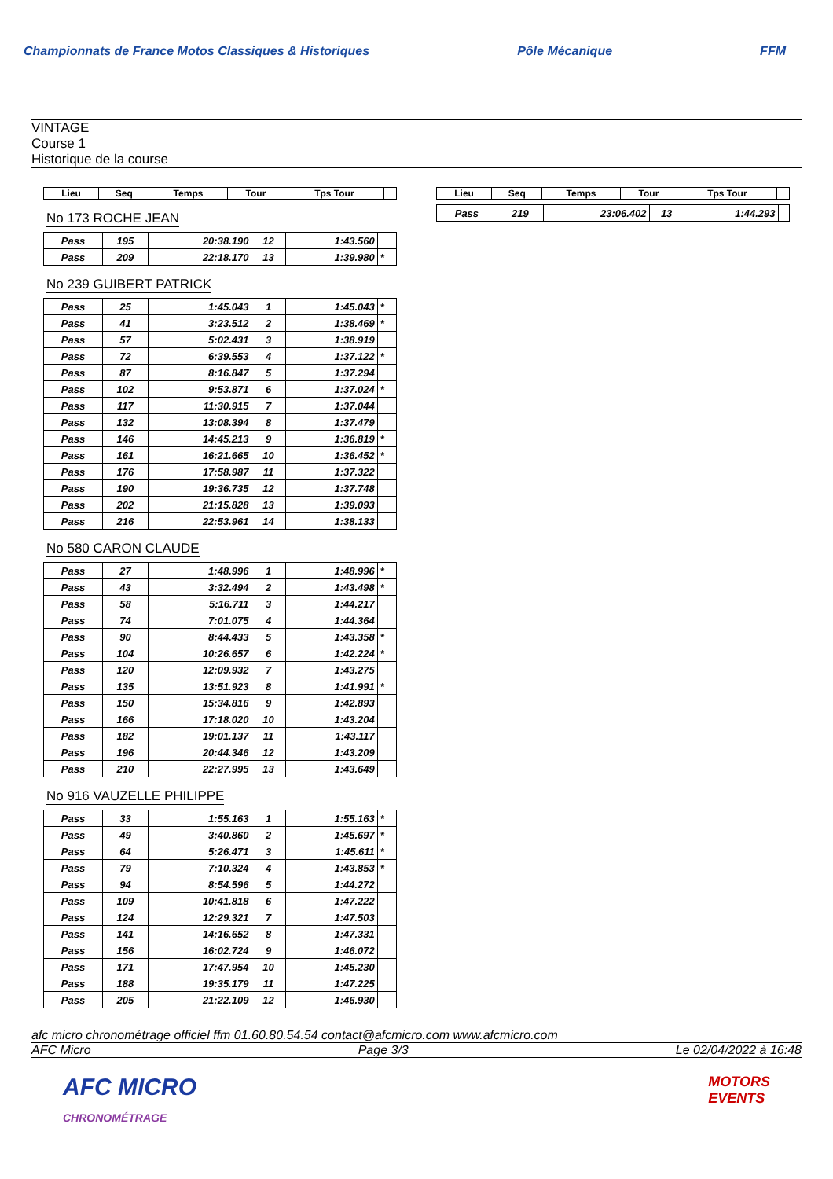Championnats de France Motos Classiques & Historiques
Pôle Mécanique FFM
VINTAGE
Course 1
Historique de la course
| Lieu | Seq | Temps | Tour | Tps Tour | |
| --- | --- | --- | --- | --- | --- |
No 173 ROCHE JEAN
| Pass | 195 | 20:38.190 | 12 | 1:43.560 | |
| Pass | 209 | 22:18.170 | 13 | 1:39.980 | * |
No 239 GUIBERT PATRICK
| Pass | 25 | 1:45.043 | 1 | 1:45.043 | * |
| Pass | 41 | 3:23.512 | 2 | 1:38.469 | * |
| Pass | 57 | 5:02.431 | 3 | 1:38.919 | |
| Pass | 72 | 6:39.553 | 4 | 1:37.122 | * |
| Pass | 87 | 8:16.847 | 5 | 1:37.294 | |
| Pass | 102 | 9:53.871 | 6 | 1:37.024 | * |
| Pass | 117 | 11:30.915 | 7 | 1:37.044 | |
| Pass | 132 | 13:08.394 | 8 | 1:37.479 | |
| Pass | 146 | 14:45.213 | 9 | 1:36.819 | * |
| Pass | 161 | 16:21.665 | 10 | 1:36.452 | * |
| Pass | 176 | 17:58.987 | 11 | 1:37.322 | |
| Pass | 190 | 19:36.735 | 12 | 1:37.748 | |
| Pass | 202 | 21:15.828 | 13 | 1:39.093 | |
| Pass | 216 | 22:53.961 | 14 | 1:38.133 | |
No 580 CARON CLAUDE
| Pass | 27 | 1:48.996 | 1 | 1:48.996 | * |
| Pass | 43 | 3:32.494 | 2 | 1:43.498 | * |
| Pass | 58 | 5:16.711 | 3 | 1:44.217 | |
| Pass | 74 | 7:01.075 | 4 | 1:44.364 | |
| Pass | 90 | 8:44.433 | 5 | 1:43.358 | * |
| Pass | 104 | 10:26.657 | 6 | 1:42.224 | * |
| Pass | 120 | 12:09.932 | 7 | 1:43.275 | |
| Pass | 135 | 13:51.923 | 8 | 1:41.991 | * |
| Pass | 150 | 15:34.816 | 9 | 1:42.893 | |
| Pass | 166 | 17:18.020 | 10 | 1:43.204 | |
| Pass | 182 | 19:01.137 | 11 | 1:43.117 | |
| Pass | 196 | 20:44.346 | 12 | 1:43.209 | |
| Pass | 210 | 22:27.995 | 13 | 1:43.649 | |
No 916 VAUZELLE PHILIPPE
| Pass | 33 | 1:55.163 | 1 | 1:55.163 | * |
| Pass | 49 | 3:40.860 | 2 | 1:45.697 | * |
| Pass | 64 | 5:26.471 | 3 | 1:45.611 | * |
| Pass | 79 | 7:10.324 | 4 | 1:43.853 | * |
| Pass | 94 | 8:54.596 | 5 | 1:44.272 | |
| Pass | 109 | 10:41.818 | 6 | 1:47.222 | |
| Pass | 124 | 12:29.321 | 7 | 1:47.503 | |
| Pass | 141 | 14:16.652 | 8 | 1:47.331 | |
| Pass | 156 | 16:02.724 | 9 | 1:46.072 | |
| Pass | 171 | 17:47.954 | 10 | 1:45.230 | |
| Pass | 188 | 19:35.179 | 11 | 1:47.225 | |
| Pass | 205 | 21:22.109 | 12 | 1:46.930 | |
| Lieu | Seq | Temps | Tour | Tps Tour | |
| --- | --- | --- | --- | --- | --- |
| Pass | 219 | 23:06.402 | 13 | 1:44.293 | |
afc micro chronométrage officiel ffm 01.60.80.54.54 contact@afcmicro.com www.afcmicro.com
AFC Micro Page 3/3 Le 02/04/2022 à 16:48
AFC MICRO
CHRONOMÉTRAGE MOTORS
EVENTS